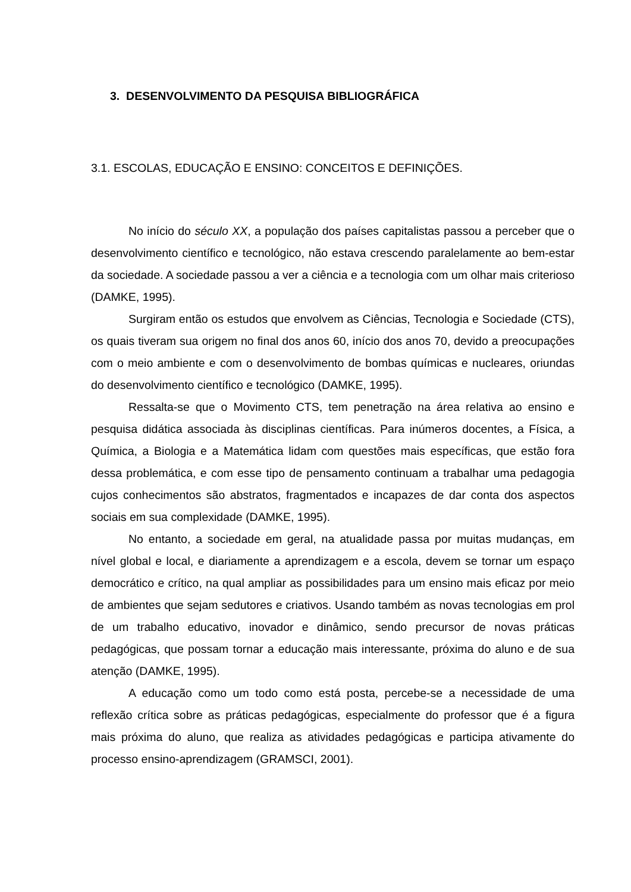3. DESENVOLVIMENTO DA PESQUISA BIBLIOGRÁFICA
3.1. ESCOLAS, EDUCAÇÃO E ENSINO: CONCEITOS E DEFINIÇÕES.
No início do século XX, a população dos países capitalistas passou a perceber que o desenvolvimento científico e tecnológico, não estava crescendo paralelamente ao bem-estar da sociedade. A sociedade passou a ver a ciência e a tecnologia com um olhar mais criterioso (DAMKE, 1995).
Surgiram então os estudos que envolvem as Ciências, Tecnologia e Sociedade (CTS), os quais tiveram sua origem no final dos anos 60, início dos anos 70, devido a preocupações com o meio ambiente e com o desenvolvimento de bombas químicas e nucleares, oriundas do desenvolvimento científico e tecnológico (DAMKE, 1995).
Ressalta-se que o Movimento CTS, tem penetração na área relativa ao ensino e pesquisa didática associada às disciplinas científicas. Para inúmeros docentes, a Física, a Química, a Biologia e a Matemática lidam com questões mais específicas, que estão fora dessa problemática, e com esse tipo de pensamento continuam a trabalhar uma pedagogia cujos conhecimentos são abstratos, fragmentados e incapazes de dar conta dos aspectos sociais em sua complexidade (DAMKE, 1995).
No entanto, a sociedade em geral, na atualidade passa por muitas mudanças, em nível global e local, e diariamente a aprendizagem e a escola, devem se tornar um espaço democrático e crítico, na qual ampliar as possibilidades para um ensino mais eficaz por meio de ambientes que sejam sedutores e criativos. Usando também as novas tecnologias em prol de um trabalho educativo, inovador e dinâmico, sendo precursor de novas práticas pedagógicas, que possam tornar a educação mais interessante, próxima do aluno e de sua atenção (DAMKE, 1995).
A educação como um todo como está posta, percebe-se a necessidade de uma reflexão crítica sobre as práticas pedagógicas, especialmente do professor que é a figura mais próxima do aluno, que realiza as atividades pedagógicas e participa ativamente do processo ensino-aprendizagem (GRAMSCI, 2001).